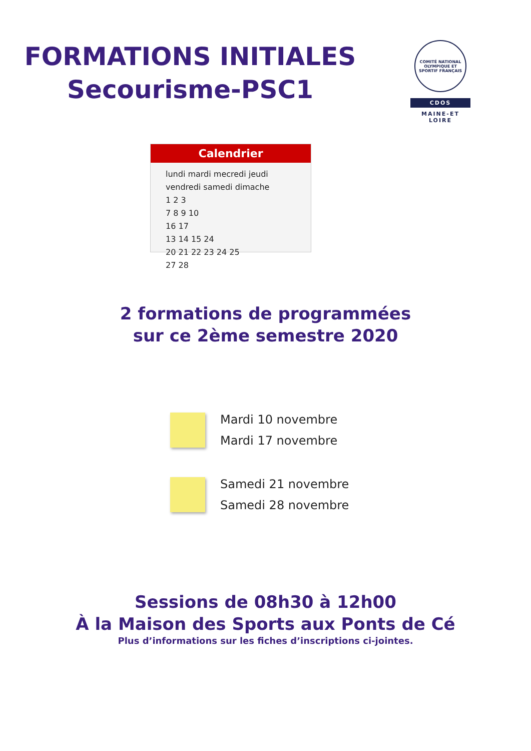FORMATIONS INITIALES
Secourisme-PSC1
COMITÉ NATIONAL OLYMPIQUE ET SPORTIF FRANÇAIS
CDOS
MAINE-ET
LOIRE
Calendrier
lundi mardi mecredi jeudi vendredi samedi dimache
1 2 3
7 8 9 10
16 17
13 14 15 24
20 21 22 23 24 25
27 28
2 formations de programmées
sur ce 2ème semestre 2020
Mardi 10 novembre
Mardi 17 novembre
Samedi 21 novembre
Samedi 28 novembre
Sessions de 08h30 à 12h00
À la Maison des Sports aux Ponts de Cé
Plus d’informations sur les fiches d’inscriptions ci-jointes.